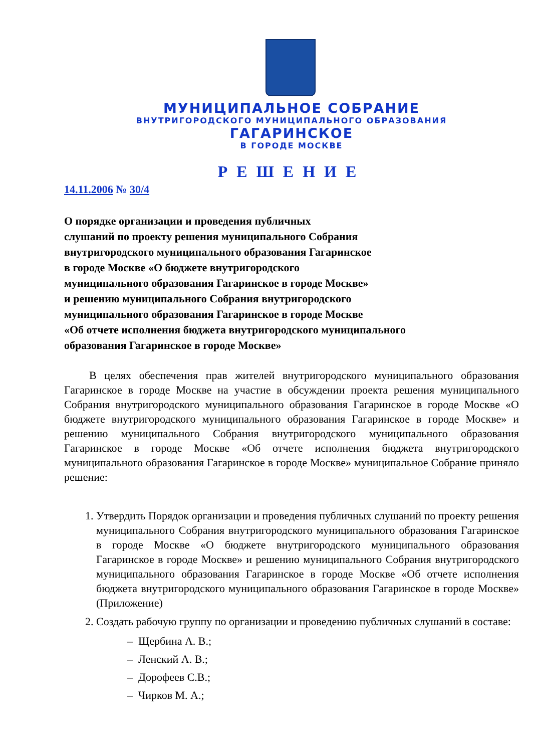МУНИЦИПАЛЬНОЕ СОБРАНИЕ
ВНУТРИГОРОДСКОГО МУНИЦИПАЛЬНОГО ОБРАЗОВАНИЯ
ГАГАРИНСКОЕ
В ГОРОДЕ МОСКВЕ
РЕШЕНИЕ
14.11.2006 № 30/4
О порядке организации и проведения публичных
слушаний по проекту решения муниципального Собрания
внутригородского муниципального образования Гагаринское
в городе Москве «О бюджете внутригородского
муниципального образования Гагаринское в городе Москве»
и решению муниципального Собрания внутригородского
муниципального образования Гагаринское в городе Москве
«Об отчете исполнения бюджета внутригородского муниципального
образования Гагаринское в городе Москве»
В целях обеспечения прав жителей внутригородского муниципального образования Гагаринское в городе Москве на участие в обсуждении проекта решения муниципального Собрания внутригородского муниципального образования Гагаринское в городе Москве «О бюджете внутригородского муниципального образования Гагаринское в городе Москве» и решению муниципального Собрания внутригородского муниципального образования Гагаринское в городе Москве «Об отчете исполнения бюджета внутригородского муниципального образования Гагаринское в городе Москве» муниципальное Собрание приняло решение:
1. Утвердить Порядок организации и проведения публичных слушаний по проекту решения муниципального Собрания внутригородского муниципального образования Гагаринское в городе Москве «О бюджете внутригородского муниципального образования Гагаринское в городе Москве» и решению муниципального Собрания внутригородского муниципального образования Гагаринское в городе Москве «Об отчете исполнения бюджета внутригородского муниципального образования Гагаринское в городе Москве» (Приложение)
2. Создать рабочую группу по организации и проведению публичных слушаний в составе:
– Щербина А. В.;
– Ленский А. В.;
– Дорофеев С.В.;
– Чирков М. А.;